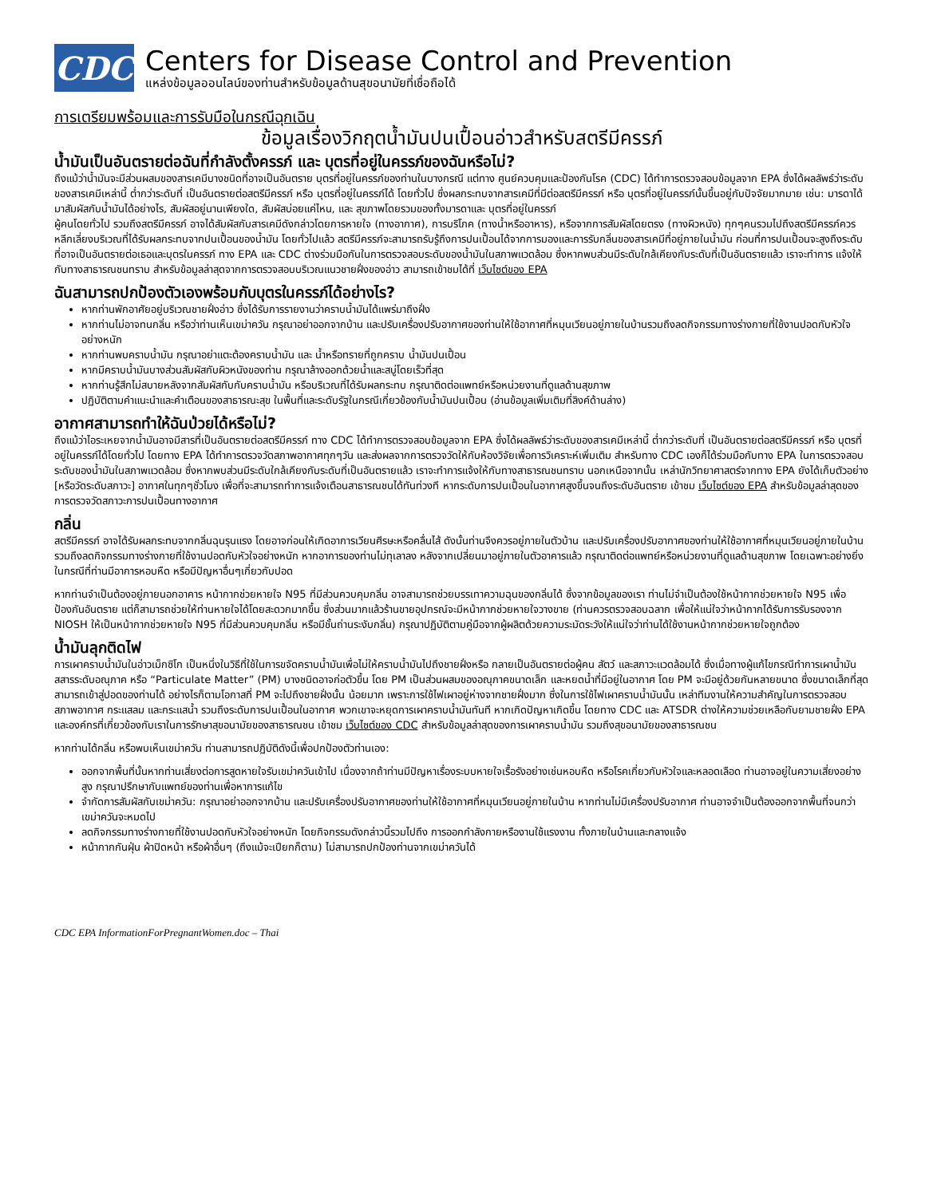CDC
Centers for Disease Control and Prevention
แหล่งข้อมูลออนไลน์ของท่านสำหรับข้อมูลด้านสุขอนามัยที่เชื่อถือได้
การเตรียมพร้อมและการรับมือในกรณีฉุกเฉิน
ข้อมูลเรื่องวิกฤตน้ำมันปนเปื้อนอ่าวสำหรับสตรีมีครรภ์
น้ำมันเป็นอันตรายต่อฉันที่กำลังตั้งครรภ์ และ บุตรที่อยู่ในครรภ์ของฉันหรือไม่?
ถึงแม้ว่าน้ำมันจะมีส่วนผสมของสารเคมีบางชนิดที่อาจเป็นอันตราย บุตรที่อยู่ในครรภ์ของท่านในบางกรณี แต่ทาง ศูนย์ควบคุมและป้องกันโรค (CDC) ได้ทำการตรวจสอบข้อมูลจาก EPA ซึ่งได้ผลลัพธ์ว่าระดับของสารเคมีเหล่านี้ ต่ำกว่าระดับที่ เป็นอันตรายต่อสตรีมีครรภ์ หรือ บุตรที่อยู่ในครรภ์ได้ โดยทั่วไป ซึ่งผลกระทบจากสารเคมีที่มีต่อสตรีมีครรภ์ หรือ บุตรที่อยู่ในครรภ์นั้นขึ้นอยู่กับปัจจัยมากมาย เช่น: มารดาได้มาสัมผัสกับน้ำมันได้อย่างไร, สัมผัสอยู่นานเพียงใด, สัมผัสบ่อยแค่ไหน, และ สุขภาพโดยรวมของทั้งมารดาและ บุตรที่อยู่ในครรภ์
ผู้คนโดยทั่วไป รวมถึงสตรีมีครรภ์ อาจได้สัมผัสกับสารเคมีดังกล่าวโดยการหายใจ (ทางอากาศ), การบริโภค (ทางน้ำหรืออาหาร), หรือจากการสัมผัสโดยตรง (ทางผิวหนัง) ทุกๆคนรวมไปถึงสตรีมีครรภ์ควรหลีกเลี่ยงบริเวณที่ได้รับผลกระทบจากปนเปื้อนของน้ำมัน โดยทั่วไปแล้ว สตรีมีครรภ์จะสามารถรับรู้ถึงการปนเปื้อนได้จากการมองและการรับกลิ่นของสารเคมีที่อยู่ภายในน้ำมัน ก่อนที่การปนเปื้อนจะสูงถึงระดับที่อาจเป็นอันตรายต่อเธอและบุตรในครรภ์ ทาง EPA และ CDC ต่างร่วมมือกันในการตรวจสอบระดับของน้ำมันในสภาพแวดล้อม ซึ่งหากพบส่วนมีระดับใกล้เคียงกับระดับที่เป็นอันตรายแล้ว เราจะทำการ แจ้งให้กับทางสาธารณชนทราบ สำหรับข้อมูลล่าสุดจากการตรวจสอบบริเวณแนวชายฝั่งของอ่าว สามารถเข้าชมได้ที่ เว็บไซต์ของ EPA
ฉันสามารถปกป้องตัวเองพร้อมกับบุตรในครรภ์ได้อย่างไร?
หากท่านพักอาศัยอยู่บริเวณชายฝั่งอ่าว ซึ่งได้รับการรายงานว่าคราบน้ำมันได้แพร่มาถึงฝั่ง
หากท่านไม่อาจทนกลิ่น หรือว่าท่านเห็นเขม่าควัน กรุณาอย่าออกจากบ้าน และปรับเครื่องปรับอากาศของท่านให้ใช้อากาศที่หมุนเวียนอยู่ภายในบ้านรวมถึงลดกิจกรรมทางร่างกายที่ใช้งานปอดกับหัวใจอย่างหนัก
หากท่านพบคราบน้ำมัน กรุณาอย่าแตะต้องคราบน้ำมัน และ น้ำหรือทรายที่ถูกคราบ น้ำมันปนเปื้อน
หากมีคราบน้ำมันบางส่วนสัมผัสกับผิวหนังของท่าน กรุณาล้างออกด้วยน้ำและสบู่โดยเร็วที่สุด
หากท่านรู้สึกไม่สบายหลังจากสัมผัสกับกับคราบน้ำมัน หรือบริเวณที่ได้รับผลกระทบ กรุณาติดต่อแพทย์หรือหน่วยงานที่ดูแลด้านสุขภาพ
ปฏิบัติตามคำแนะนำและคำเตือนของสาธารณะสุข ในพื้นที่และระดับรัฐในกรณีเกี่ยวข้องกับน้ำมันปนเปื้อน (อ่านข้อมูลเพิ่มเติมที่ลิงค์ด้านล่าง)
อากาศสามารถทำให้ฉันป่วยได้หรือไม่?
ถึงแม้ว่าไอระเหยจากน้ำมันอาจมีสารที่เป็นอันตรายต่อสตรีมีครรภ์ ทาง CDC ได้ทำการตรวจสอบข้อมูลจาก EPA ซึ่งได้ผลลัพธ์ว่าระดับของสารเคมีเหล่านี้ ต่ำกว่าระดับที่ เป็นอันตรายต่อสตรีมีครรภ์ หรือ บุตรที่อยู่ในครรภ์ได้โดยทั่วไป โดยทาง EPA ได้ทำการตรวจวัดสภาพอากาศทุกๆวัน และส่งผลจากการตรวจวัดให้กับห้องวิจัยเพื่อการวิเคราะห์เพิ่มเติม สำหรับทาง CDC เองก็ได้ร่วมมือกับทาง EPA ในการตรวจสอบระดับของน้ำมันในสภาพแวดล้อม ซึ่งหากพบส่วนมีระดับใกล้เคียงกับระดับที่เป็นอันตรายแล้ว เราจะทำการแจ้งให้กับทางสาธารณชนทราบ นอกเหนือจากนั้น เหล่านักวิทยาศาสตร์จากทาง EPA ยังได้เก็บตัวอย่าง [หรือวัดระดับสภาวะ] อากาศในทุกๆชั่วโมง เพื่อที่จะสามารถทำการแจ้งเตือนสาธารณชนได้ทันท่วงที หากระดับการปนเปื้อนในอากาศสูงขึ้นจนถึงระดับอันตราย เข้าชม เว็บไซต์ของ EPA สำหรับข้อมูลล่าสุดของการตรวจวัดสภาวะการปนเปื้อนทางอากาศ
กลิ่น
สตรีมีครรภ์ อาจได้รับผลกระทบจากกลิ่นฉุนรุนแรง โดยอาจก่อนให้เกิดอาการเวียนศีรษะหรือคลื่นไส้ ดังนั้นท่านจึงควรอยู่ภายในตัวบ้าน และปรับเครื่องปรับอากาศของท่านให้ใช้อากาศที่หมุนเวียนอยู่ภายในบ้านรวมถึงลดกิจกรรมทางร่างกายที่ใช้งานปอดกับหัวใจอย่างหนัก หากอาการของท่านไม่ทุเลาลง หลังจากเปลี่ยนมาอยู่ภายในตัวอาคารแล้ว กรุณาติดต่อแพทย์หรือหน่วยงานที่ดูแลด้านสุขภาพ โดยเฉพาะอย่างยิ่งในกรณีที่ท่านมีอาการหอบหืด หรือมีปัญหาอื่นๆเกี่ยวกับปอด
หากท่านจำเป็นต้องอยู่ภายนอกอาคาร หน้ากากช่วยหายใจ N95 ที่มีส่วนควบคุมกลิ่น อาจสามารถช่วยบรรเทาความฉุนของกลิ่นได้ ซึ่งจากข้อมูลของเรา ท่านไม่จำเป็นต้องใช้หน้ากากช่วยหายใจ N95 เพื่อป้องกันอันตราย แต่ก็สามารถช่วยให้ท่านหายใจได้โดยสะดวกมากขึ้น ซึ่งส่วนมากแล้วร้านขายอุปกรณ์จะมีหน้ากากช่วยหายใจวางขาย (ท่านควรตรวจสอบฉลาก เพื่อให้แน่ใจว่าหน้ากากได้รับการรับรองจาก NIOSH ให้เป็นหน้ากากช่วยหายใจ N95 ที่มีส่วนควบคุมกลิ่น หรือมีชั้นถ่านระงับกลิ่น) กรุณาปฏิบัติตามคู่มือจากผู้ผลิตด้วยความระมัดระวังให้แน่ใจว่าท่านได้ใช้งานหน้ากากช่วยหายใจถูกต้อง
น้ำมันลุกติดไฟ
การเผาคราบน้ำมันในอ่าวเม็กซิโก เป็นหนึ่งในวิธีที่ใช้ในการขจัดคราบน้ำมันเพื่อไม่ให้คราบน้ำมันไปถึงชายฝั่งหรือ กลายเป็นอันตรายต่อผู้คน สัตว์ และสภาวะแวดล้อมได้ ซึ่งเมื่อทางผู้แก้ไขกรณีทำการเผาน้ำมัน สสารระดับอณุภาค หรือ “Particulate Matter” (PM) บางชนิดอาจก่อตัวขึ้น โดย PM เป็นส่วนผสมของอณุภาคขนาดเล็ก และหยดน้ำที่มีอยู่ในอากาศ โดย PM จะมีอยู่ด้วยกันหลายขนาด ซึ่งขนาดเล็กที่สุดสามารถเข้าสู่ปอดของท่านได้ อย่างไรก็ตามโอกาสที่ PM จะไปถึงชายฝั่งนั้น น้อยมาก เพราะการใช้ไฟเผาอยู่ห่างจากชายฝั่งมาก ซึ่งในการใช้ไฟเผาคราบน้ำมันนั้น เหล่าทีมงานให้ความสำคัญในการตรวจสอบสภาพอากาศ กระแสลม และกระแสน้ำ รวมถึงระดับการปนเปื้อนในอากาศ พวกเขาจะหยุดการเผาคราบน้ำมันทันที หากเกิดปัญหาเกิดขึ้น โดยทาง CDC และ ATSDR ต่างให้ความช่วยเหลือกับยามชายฝั่ง EPA และองค์กรที่เกี่ยวข้องกับเราในการรักษาสุขอนามัยของสาธารณชน เข้าชม เว็บไซต์ของ CDC สำหรับข้อมูลล่าสุดของการเผาคราบน้ำมัน รวมถึงสุขอนามัยของสาธารณชน
หากท่านได้กลิ่น หรือพบเห็นเขม่าควัน ท่านสามารถปฏิบัติดังนี้เพื่อปกป้องตัวท่านเอง:
ออกจากพื้นที่นั้นหากท่านเสี่ยงต่อการสูดหายใจรับเขม่าควันเข้าไป เนื่องจากถ้าท่านมีปัญหาเรื่องระบบหายใจเรื้อรังอย่างเช่นหอบหืด หรือโรคเกี่ยวกับหัวใจและหลอดเลือด ท่านอาจอยู่ในความเสี่ยงอย่างสูง กรุณาปรึกษากับแพทย์ของท่านเพื่อหาการแก้ไข
จำกัดการสัมผัสกับเขม่าควัน: กรุณาอย่าออกจากบ้าน และปรับเครื่องปรับอากาศของท่านให้ใช้อากาศที่หมุนเวียนอยู่ภายในบ้าน หากท่านไม่มีเครื่องปรับอากาศ ท่านอาจจำเป็นต้องออกจากพื้นที่จนกว่าเขม่าควันจะหมดไป
ลดกิจกรรมทางร่างกายที่ใช้งานปอดกับหัวใจอย่างหนัก โดยกิจกรรมดังกล่าวนี้รวมไปถึง การออกกำลังกายหรืองานใช้แรงงาน ทั้งภายในบ้านและกลางแจ้ง
หน้ากากกันฝุ่น ผ้าปิดหน้า หรือผ้าอื่นๆ (ถึงแม้จะเปียกก็ตาม) ไม่สามารถปกป้องท่านจากเขม่าควันได้
CDC EPA InformationForPregnantWomen.doc – Thai